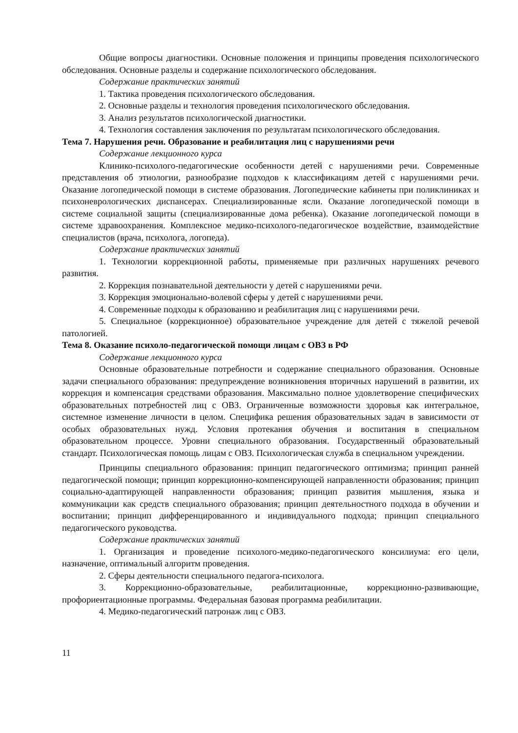Общие вопросы диагностики. Основные положения и принципы проведения психологического обследования. Основные разделы и содержание психологического обследования.
Содержание практических занятий
1. Тактика проведения психологического обследования.
2. Основные разделы и технология проведения психологического обследования.
3. Анализ результатов психологической диагностики.
4. Технология составления заключения по результатам психологического обследования.
Тема 7. Нарушения речи. Образование и реабилитация лиц с нарушениями речи
Содержание лекционного курса
Клинико-психолого-педагогические особенности детей с нарушениями речи. Современные представления об этиологии, разнообразие подходов к классификациям детей с нарушениями речи. Оказание логопедической помощи в системе образования. Логопедические кабинеты при поликлиниках и психоневрологических диспансерах. Специализированные ясли. Оказание логопедической помощи в системе социальной защиты (специализированные дома ребенка). Оказание логопедической помощи в системе здравоохранения. Комплексное медико-психолого-педагогическое воздействие, взаимодействие специалистов (врача, психолога, логопеда).
Содержание практических занятий
1. Технологии коррекционной работы, применяемые при различных нарушениях речевого развития.
2. Коррекция познавательной деятельности у детей с нарушениями речи.
3. Коррекция эмоционально-волевой сферы у детей с нарушениями речи.
4. Современные подходы к образованию и реабилитация лиц с нарушениями речи.
5. Специальное (коррекционное) образовательное учреждение для детей с тяжелой речевой патологией.
Тема 8. Оказание психоло-педагогической помощи лицам с ОВЗ в РФ
Содержание лекционного курса
Основные образовательные потребности и содержание специального образования. Основные задачи специального образования: предупреждение возникновения вторичных нарушений в развитии, их коррекция и компенсация средствами образования. Максимально полное удовлетворение специфических образовательных потребностей лиц с ОВЗ. Ограниченные возможности здоровья как интегральное, системное изменение личности в целом. Специфика решения образовательных задач в зависимости от особых образовательных нужд. Условия протекания обучения и воспитания в специальном образовательном процессе. Уровни специального образования. Государственный образовательный стандарт. Психологическая помощь лицам с ОВЗ. Психологическая служба в специальном учреждении.
Принципы специального образования: принцип педагогического оптимизма; принцип ранней педагогической помощи; принцип коррекционно-компенсирующей направленности образования; принцип социально-адаптирующей направленности образования; принцип развития мышления, языка и коммуникации как средств специального образования; принцип деятельностного подхода в обучении и воспитании; принцип дифференцированного и индивидуального подхода; принцип специального педагогического руководства.
Содержание практических занятий
1. Организация и проведение психолого-медико-педагогического консилиума: его цели, назначение, оптимальный алгоритм проведения.
2. Сферы деятельности специального педагога-психолога.
3. Коррекционно-образовательные, реабилитационные, коррекционно-развивающие, профориентационные программы. Федеральная базовая программа реабилитации.
4. Медико-педагогический патронаж лиц с ОВЗ.
11